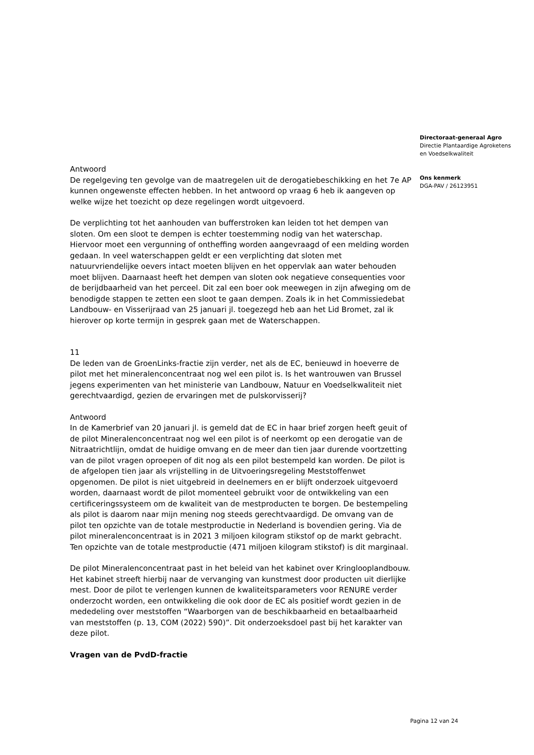Antwoord
De regelgeving ten gevolge van de maatregelen uit de derogatiebeschikking en het 7e AP kunnen ongewenste effecten hebben. In het antwoord op vraag 6 heb ik aangeven op welke wijze het toezicht op deze regelingen wordt uitgevoerd.
De verplichting tot het aanhouden van bufferstroken kan leiden tot het dempen van sloten. Om een sloot te dempen is echter toestemming nodig van het waterschap. Hiervoor moet een vergunning of ontheffing worden aangevraagd of een melding worden gedaan. In veel waterschappen geldt er een verplichting dat sloten met natuurvriendelijke oevers intact moeten blijven en het oppervlak aan water behouden moet blijven. Daarnaast heeft het dempen van sloten ook negatieve consequenties voor de berijdbaarheid van het perceel. Dit zal een boer ook meewegen in zijn afweging om de benodigde stappen te zetten een sloot te gaan dempen. Zoals ik in het Commissiedebat Landbouw- en Visserijraad van 25 januari jl. toegezegd heb aan het Lid Bromet, zal ik hierover op korte termijn in gesprek gaan met de Waterschappen.
11
De leden van de GroenLinks-fractie zijn verder, net als de EC, benieuwd in hoeverre de pilot met het mineralenconcentraat nog wel een pilot is. Is het wantrouwen van Brussel jegens experimenten van het ministerie van Landbouw, Natuur en Voedselkwaliteit niet gerechtvaardigd, gezien de ervaringen met de pulskorvisserij?
Antwoord
In de Kamerbrief van 20 januari jl. is gemeld dat de EC in haar brief zorgen heeft geuit of de pilot Mineralenconcentraat nog wel een pilot is of neerkomt op een derogatie van de Nitraatrichtlijn, omdat de huidige omvang en de meer dan tien jaar durende voortzetting van de pilot vragen oproepen of dit nog als een pilot bestempeld kan worden. De pilot is de afgelopen tien jaar als vrijstelling in de Uitvoeringsregeling Meststoffenwet opgenomen. De pilot is niet uitgebreid in deelnemers en er blijft onderzoek uitgevoerd worden, daarnaast wordt de pilot momenteel gebruikt voor de ontwikkeling van een certificeringssysteem om de kwaliteit van de mestproducten te borgen. De bestempeling als pilot is daarom naar mijn mening nog steeds gerechtvaardigd. De omvang van de pilot ten opzichte van de totale mestproductie in Nederland is bovendien gering. Via de pilot mineralenconcentraat is in 2021 3 miljoen kilogram stikstof op de markt gebracht. Ten opzichte van de totale mestproductie (471 miljoen kilogram stikstof) is dit marginaal.
De pilot Mineralenconcentraat past in het beleid van het kabinet over Kringlooplandbouw. Het kabinet streeft hierbij naar de vervanging van kunstmest door producten uit dierlijke mest. Door de pilot te verlengen kunnen de kwaliteitsparameters voor RENURE verder onderzocht worden, een ontwikkeling die ook door de EC als positief wordt gezien in de mededeling over meststoffen “Waarborgen van de beschikbaarheid en betaalbaarheid van meststoffen (p. 13, COM (2022) 590)”. Dit onderzoeksdoel past bij het karakter van deze pilot.
Vragen van de PvdD-fractie
Directoraat-generaal Agro
Directie Plantaardige Agroketens
en Voedselkwaliteit
Ons kenmerk
DGA-PAV / 26123951
Pagina 12 van 24